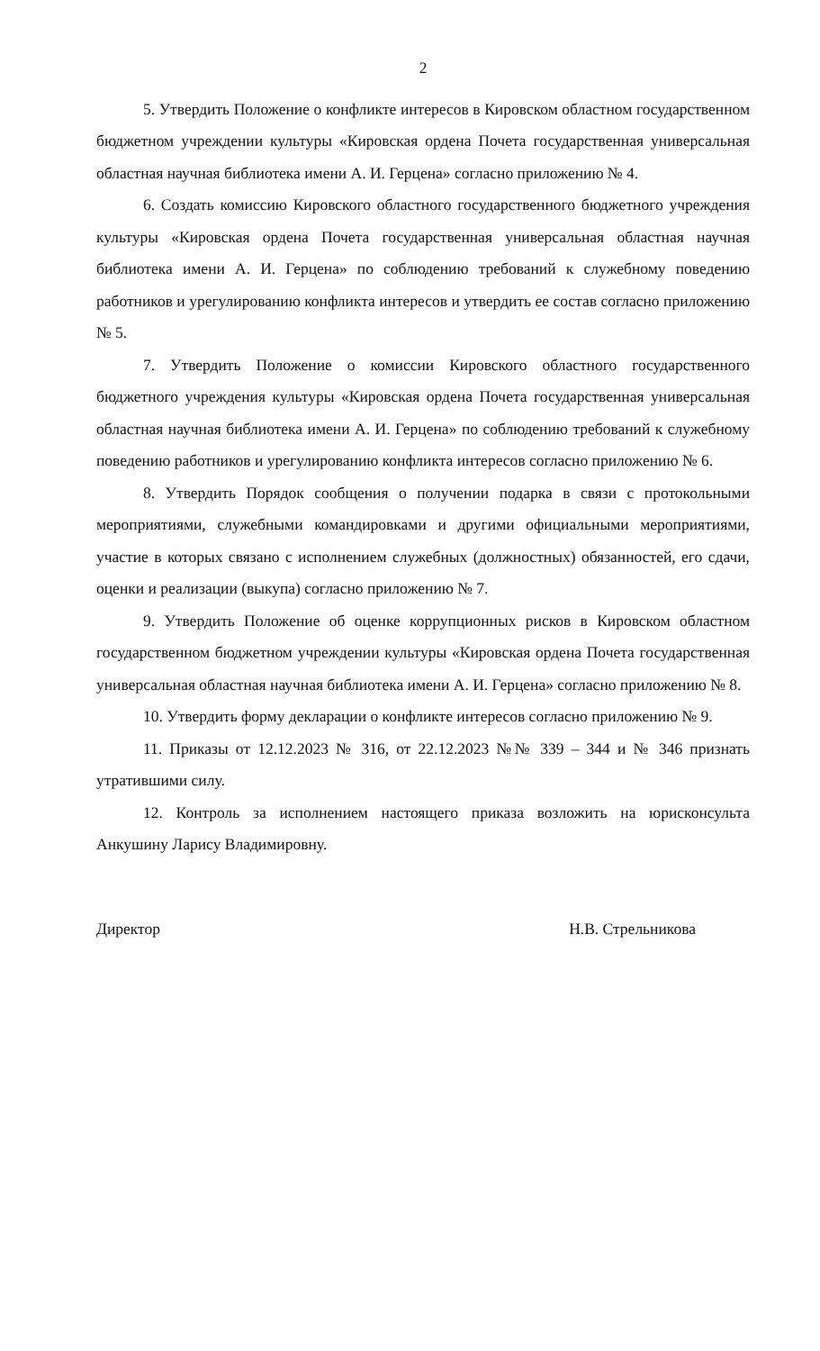2
5. Утвердить Положение о конфликте интересов в Кировском областном государственном бюджетном учреждении культуры «Кировская ордена Почета государственная универсальная областная научная библиотека имени А. И. Герцена» согласно приложению № 4.
6. Создать комиссию Кировского областного государственного бюджетного учреждения культуры «Кировская ордена Почета государственная универсальная областная научная библиотека имени А. И. Герцена» по соблюдению требований к служебному поведению работников и урегулированию конфликта интересов и утвердить ее состав согласно приложению № 5.
7. Утвердить Положение о комиссии Кировского областного государственного бюджетного учреждения культуры «Кировская ордена Почета государственная универсальная областная научная библиотека имени А. И. Герцена» по соблюдению требований к служебному поведению работников и урегулированию конфликта интересов согласно приложению № 6.
8. Утвердить Порядок сообщения о получении подарка в связи с протокольными мероприятиями, служебными командировками и другими официальными мероприятиями, участие в которых связано с исполнением служебных (должностных) обязанностей, его сдачи, оценки и реализации (выкупа) согласно приложению № 7.
9. Утвердить Положение об оценке коррупционных рисков в Кировском областном государственном бюджетном учреждении культуры «Кировская ордена Почета государственная универсальная областная научная библиотека имени А. И. Герцена» согласно приложению № 8.
10. Утвердить форму декларации о конфликте интересов согласно приложению № 9.
11. Приказы от 12.12.2023 № 316, от 22.12.2023 №№ 339 – 344 и № 346 признать утратившими силу.
12. Контроль за исполнением настоящего приказа возложить на юрисконсульта Анкушину Ларису Владимировну.
Директор Н.В. Стрельникова